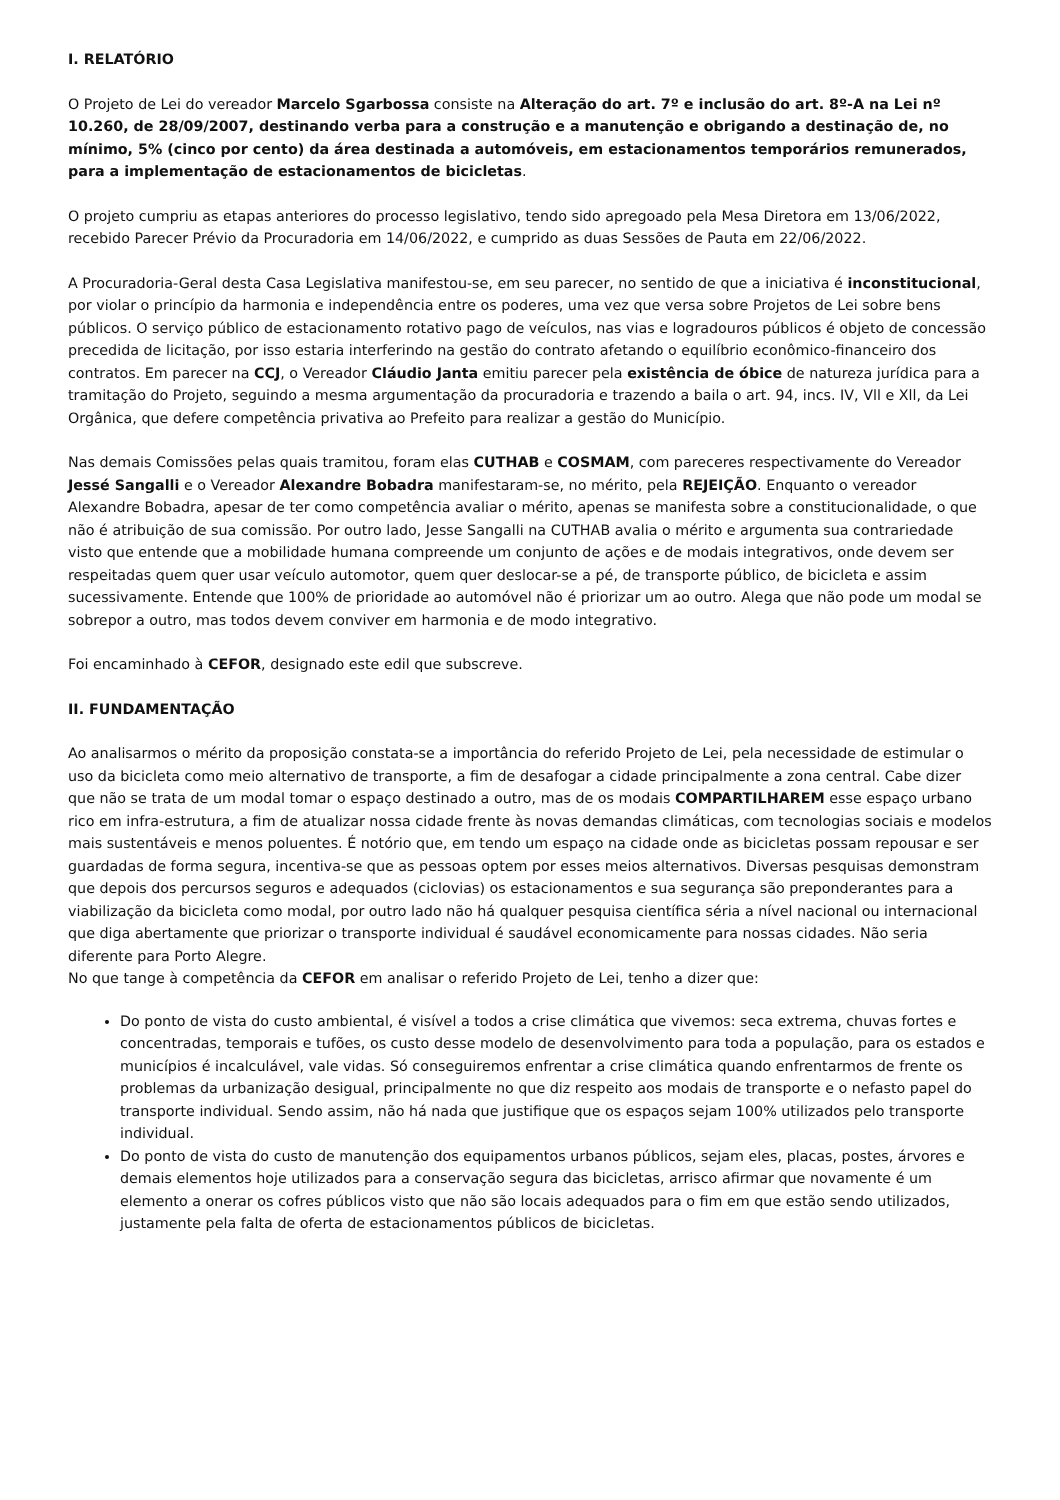I. RELATÓRIO
O Projeto de Lei do vereador Marcelo Sgarbossa consiste na Alteração do art. 7º e inclusão do art. 8º-A na Lei nº 10.260, de 28/09/2007, destinando verba para a construção e a manutenção e obrigando a destinação de, no mínimo, 5% (cinco por cento) da área destinada a automóveis, em estacionamentos temporários remunerados, para a implementação de estacionamentos de bicicletas.
O projeto cumpriu as etapas anteriores do processo legislativo, tendo sido apregoado pela Mesa Diretora em 13/06/2022, recebido Parecer Prévio da Procuradoria em 14/06/2022, e cumprido as duas Sessões de Pauta em 22/06/2022.
A Procuradoria-Geral desta Casa Legislativa manifestou-se, em seu parecer, no sentido de que a iniciativa é inconstitucional, por violar o princípio da harmonia e independência entre os poderes, uma vez que versa sobre Projetos de Lei sobre bens públicos. O serviço público de estacionamento rotativo pago de veículos, nas vias e logradouros públicos é objeto de concessão precedida de licitação, por isso estaria interferindo na gestão do contrato afetando o equilíbrio econômico-financeiro dos contratos. Em parecer na CCJ, o Vereador Cláudio Janta emitiu parecer pela existência de óbice de natureza jurídica para a tramitação do Projeto, seguindo a mesma argumentação da procuradoria e trazendo a baila o art. 94, incs. IV, Vll e Xll, da Lei Orgânica, que defere competência privativa ao Prefeito para realizar a gestão do Município.
Nas demais Comissões pelas quais tramitou, foram elas CUTHAB e COSMAM, com pareceres respectivamente do Vereador Jessé Sangalli e o Vereador Alexandre Bobadra manifestaram-se, no mérito, pela REJEIÇÃO. Enquanto o vereador Alexandre Bobadra, apesar de ter como competência avaliar o mérito, apenas se manifesta sobre a constitucionalidade, o que não é atribuição de sua comissão. Por outro lado, Jesse Sangalli na CUTHAB avalia o mérito e argumenta sua contrariedade visto que entende que a mobilidade humana compreende um conjunto de ações e de modais integrativos, onde devem ser respeitadas quem quer usar veículo automotor, quem quer deslocar-se a pé, de transporte público, de bicicleta e assim sucessivamente. Entende que 100% de prioridade ao automóvel não é priorizar um ao outro. Alega que não pode um modal se sobrepor a outro, mas todos devem conviver em harmonia e de modo integrativo.
Foi encaminhado à CEFOR, designado este edil que subscreve.
II. FUNDAMENTAÇÃO
Ao analisarmos o mérito da proposição constata-se a importância do referido Projeto de Lei, pela necessidade de estimular o uso da bicicleta como meio alternativo de transporte, a fim de desafogar a cidade principalmente a zona central. Cabe dizer que não se trata de um modal tomar o espaço destinado a outro, mas de os modais COMPARTILHAREM esse espaço urbano rico em infra-estrutura, a fim de atualizar nossa cidade frente às novas demandas climáticas, com tecnologias sociais e modelos mais sustentáveis e menos poluentes. É notório que, em tendo um espaço na cidade onde as bicicletas possam repousar e ser guardadas de forma segura, incentiva-se que as pessoas optem por esses meios alternativos. Diversas pesquisas demonstram que depois dos percursos seguros e adequados (ciclovias) os estacionamentos e sua segurança são preponderantes para a viabilização da bicicleta como modal, por outro lado não há qualquer pesquisa científica séria a nível nacional ou internacional que diga abertamente que priorizar o transporte individual é saudável economicamente para nossas cidades. Não seria diferente para Porto Alegre.
No que tange à competência da CEFOR em analisar o referido Projeto de Lei, tenho a dizer que:
Do ponto de vista do custo ambiental, é visível a todos a crise climática que vivemos: seca extrema, chuvas fortes e concentradas, temporais e tufões, os custo desse modelo de desenvolvimento para toda a população, para os estados e municípios é incalculável, vale vidas. Só conseguiremos enfrentar a crise climática quando enfrentarmos de frente os problemas da urbanização desigual, principalmente no que diz respeito aos modais de transporte e o nefasto papel do transporte individual. Sendo assim, não há nada que justifique que os espaços sejam 100% utilizados pelo transporte individual.
Do ponto de vista do custo de manutenção dos equipamentos urbanos públicos, sejam eles, placas, postes, árvores e demais elementos hoje utilizados para a conservação segura das bicicletas, arrisco afirmar que novamente é um elemento a onerar os cofres públicos visto que não são locais adequados para o fim em que estão sendo utilizados, justamente pela falta de oferta de estacionamentos públicos de bicicletas.